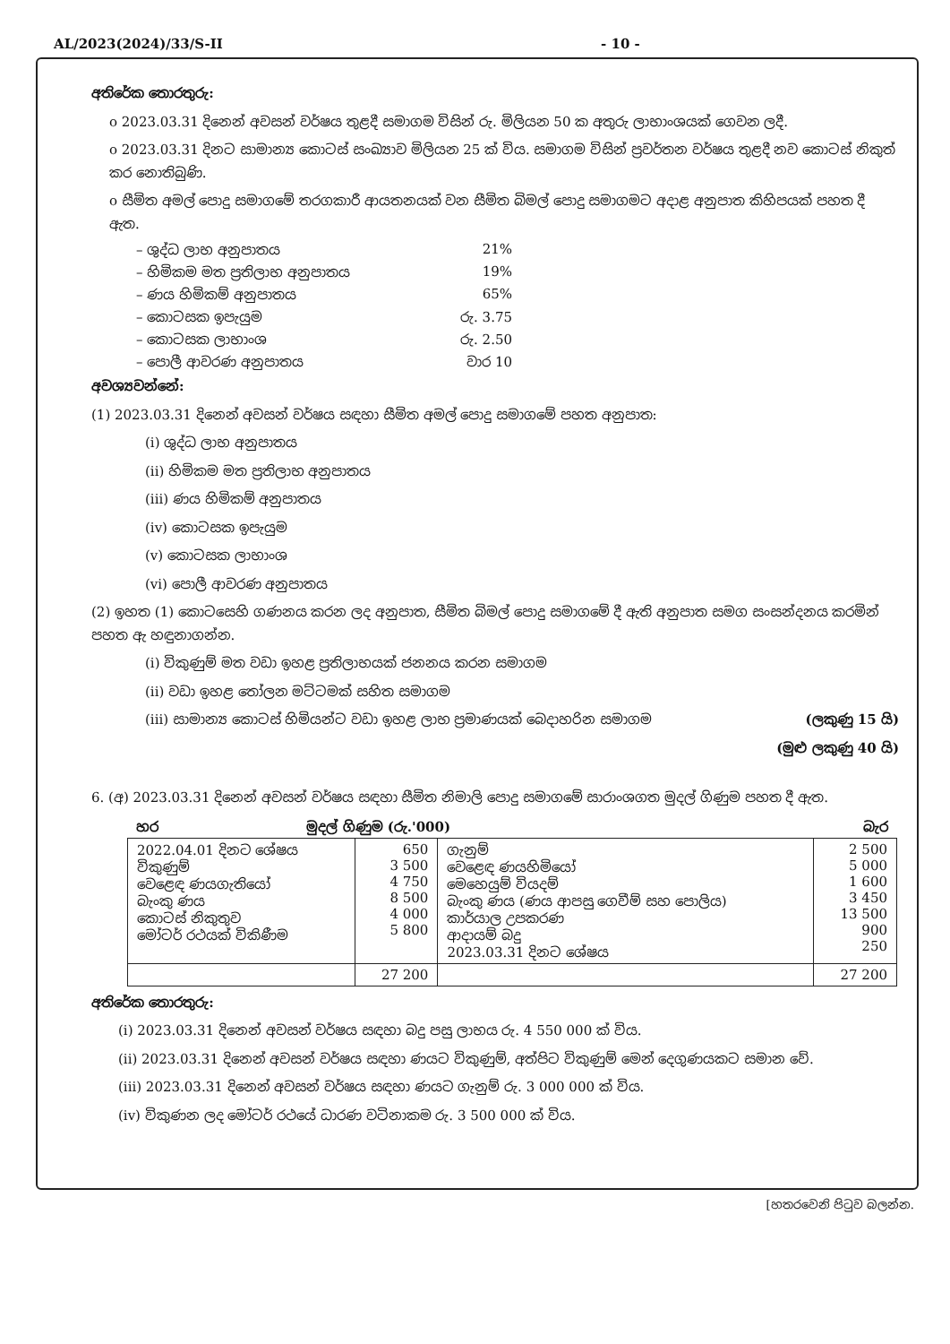AL/2023(2024)/33/S-II - 10 -
අතිරේක තොරතුරු:
o 2023.03.31 දිනෙන් අවසන් වර්ෂය තුළදී සමාගම විසින් රු. මිලියන 50 ක අතුරු ලාභාංශයක් ගෙවන ලදී.
o 2023.03.31 දිනට සාමාන්‍ය කොටස් සංඛ්‍යාව මිලියන 25 ක් විය. සමාගම විසින් ප්‍රවර්තන වර්ෂය තුළදී නව කොටස් නිකුත් කර නොතිබුණි.
o සීමිත අමල් පොදු සමාගමේ තරගකාරී ආයතනයක් වන සීමිත බිමල් පොදු සමාගමට අදාළ අනුපාත කිහිපයක් පහත දී ඇත.
– ශුද්ධ ලාභ අනුපාතය 21%
– හිමිකම මත ප්‍රතිලාභ අනුපාතය 19%
– ණය හිමිකම් අනුපාතය 65%
– කොටසක ඉපැයුම රු. 3.75
– කොටසක ලාභාංශ රු. 2.50
– පොලී ආවරණ අනුපාතය වාර 10
අවශ්‍යවන්නේ:
(1) 2023.03.31 දිනෙන් අවසන් වර්ෂය සඳහා සීමිත අමල් පොදු සමාගමේ පහත අනුපාත:
(i) ශුද්ධ ලාභ අනුපාතය
(ii) හිමිකම මත ප්‍රතිලාභ අනුපාතය
(iii) ණය හිමිකම් අනුපාතය
(iv) කොටසක ඉපැයුම
(v) කොටසක ලාභාංශ
(vi) පොලී ආවරණ අනුපාතය
(2) ඉහත (1) කොටසෙහි ගණනය කරන ලද අනුපාත, සීමිත බිමල් පොදු සමාගමේ දී ඇති අනුපාත සමග සංසන්දනය කරමින් පහත ඇ හඳුනාගන්න.
(i) විකුණුම් මත වඩා ඉහළ ප්‍රතිලාභයක් ජනනය කරන සමාගම
(ii) වඩා ඉහළ තෝලන මට්ටමක් සහිත සමාගම
(iii) සාමාන්‍ය කොටස් හිමියන්ට වඩා ඉහළ ලාභ ප්‍රමාණයක් බෙදාහරින සමාගම (ලකුණු 15 යි)
(මුළු ලකුණු 40 යි)
6. (අ) 2023.03.31 දිනෙන් අවසන් වර්ෂය සඳහා සීමිත නිමාලි පොදු සමාගමේ සාරාංශගත මුදල් ගිණුම පහත දී ඇත.
| හර | | මුදල් ගිණුම (රු.'000) | බැර |
| 2022.04.01 දිනට ශේෂය විකුණුම් වෙළෙඳ ණයගැතියෝ බැංකු ණය කොටස් නිකුතුව මෝටර් රථයක් විකිණීම | 650 3 500 4 750 8 500 4 000 5 800 | ගැනුම් වෙළෙඳ ණයහිමියෝ මෙහෙයුම් වියදම් බැංකු ණය (ණය ආපසු ගෙවීම් සහ පොලිය) කාර්යාල උපකරණ ආදායම් බදු 2023.03.31 දිනට ශේෂය | 2 500 5 000 1 600 3 450 13 500 900 250 |
| | 27 200 | | 27 200 |
අතිරේක තොරතුරු:
(i) 2023.03.31 දිනෙන් අවසන් වර්ෂය සඳහා බදු පසු ලාභය රු. 4 550 000 ක් විය.
(ii) 2023.03.31 දිනෙන් අවසන් වර්ෂය සඳහා ණයට විකුණුම්, අත්පිට විකුණුම් මෙන් දෙගුණයකට සමාන වේ.
(iii) 2023.03.31 දිනෙන් අවසන් වර්ෂය සඳහා ණයට ගැනුම් රු. 3 000 000 ක් විය.
(iv) විකුණන ලද මෝටර් රථයේ ධාරණ වටිනාකම රු. 3 500 000 ක් විය.
[හතරවෙනි පිටුව බලන්න.